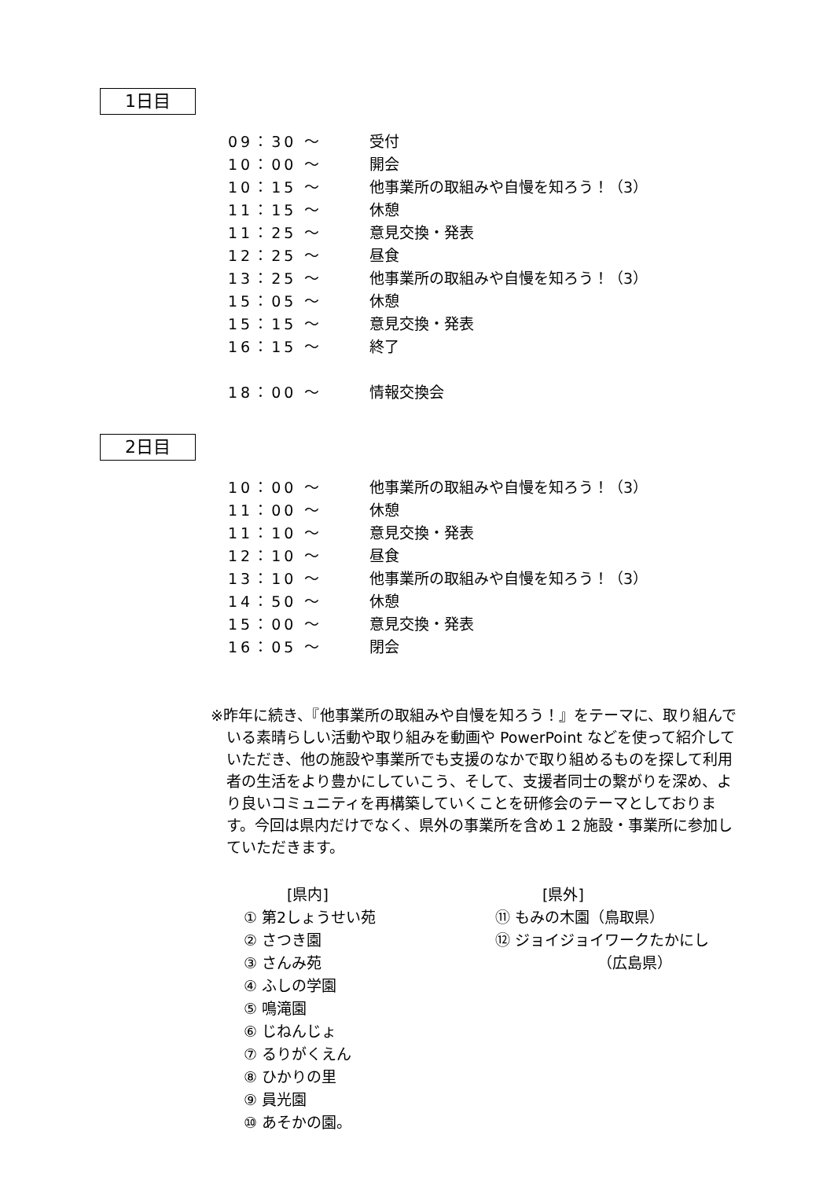1日目
| 09：30 ～ | 受付 |
| 10：00 ～ | 開会 |
| 10：15 ～ | 他事業所の取組みや自慢を知ろう！（3） |
| 11：15 ～ | 休憩 |
| 11：25 ～ | 意見交換・発表 |
| 12：25 ～ | 昼食 |
| 13：25 ～ | 他事業所の取組みや自慢を知ろう！（3） |
| 15：05 ～ | 休憩 |
| 15：15 ～ | 意見交換・発表 |
| 16：15 ～ | 終了 |
| 18：00 ～ | 情報交換会 |
2日目
| 10：00 ～ | 他事業所の取組みや自慢を知ろう！（3） |
| 11：00 ～ | 休憩 |
| 11：10 ～ | 意見交換・発表 |
| 12：10 ～ | 昼食 |
| 13：10 ～ | 他事業所の取組みや自慢を知ろう！（3） |
| 14：50 ～ | 休憩 |
| 15：00 ～ | 意見交換・発表 |
| 16：05 ～ | 閉会 |
※昨年に続き、『他事業所の取組みや自慢を知ろう！』をテーマに、取り組んでいる素晴らしい活動や取り組みを動画や PowerPoint などを使って紹介していただき、他の施設や事業所でも支援のなかで取り組めるものを探して利用者の生活をより豊かにしていこう、そして、支援者同士の繋がりを深め、より良いコミュニティを再構築していくことを研修会のテーマとしております。今回は県内だけでなく、県外の事業所を含め１２施設・事業所に参加していただきます。
[県内]
① 第2しょうせい苑
② さつき園
③ さんみ苑
④ ふしの学園
⑤ 鳴滝園
⑥ じねんじょ
⑦ るりがくえん
⑧ ひかりの里
⑨ 員光園
⑩ あそかの園。
[県外]
⑪ もみの木園（鳥取県）
⑫ ジョイジョイワークたかにし
（広島県）